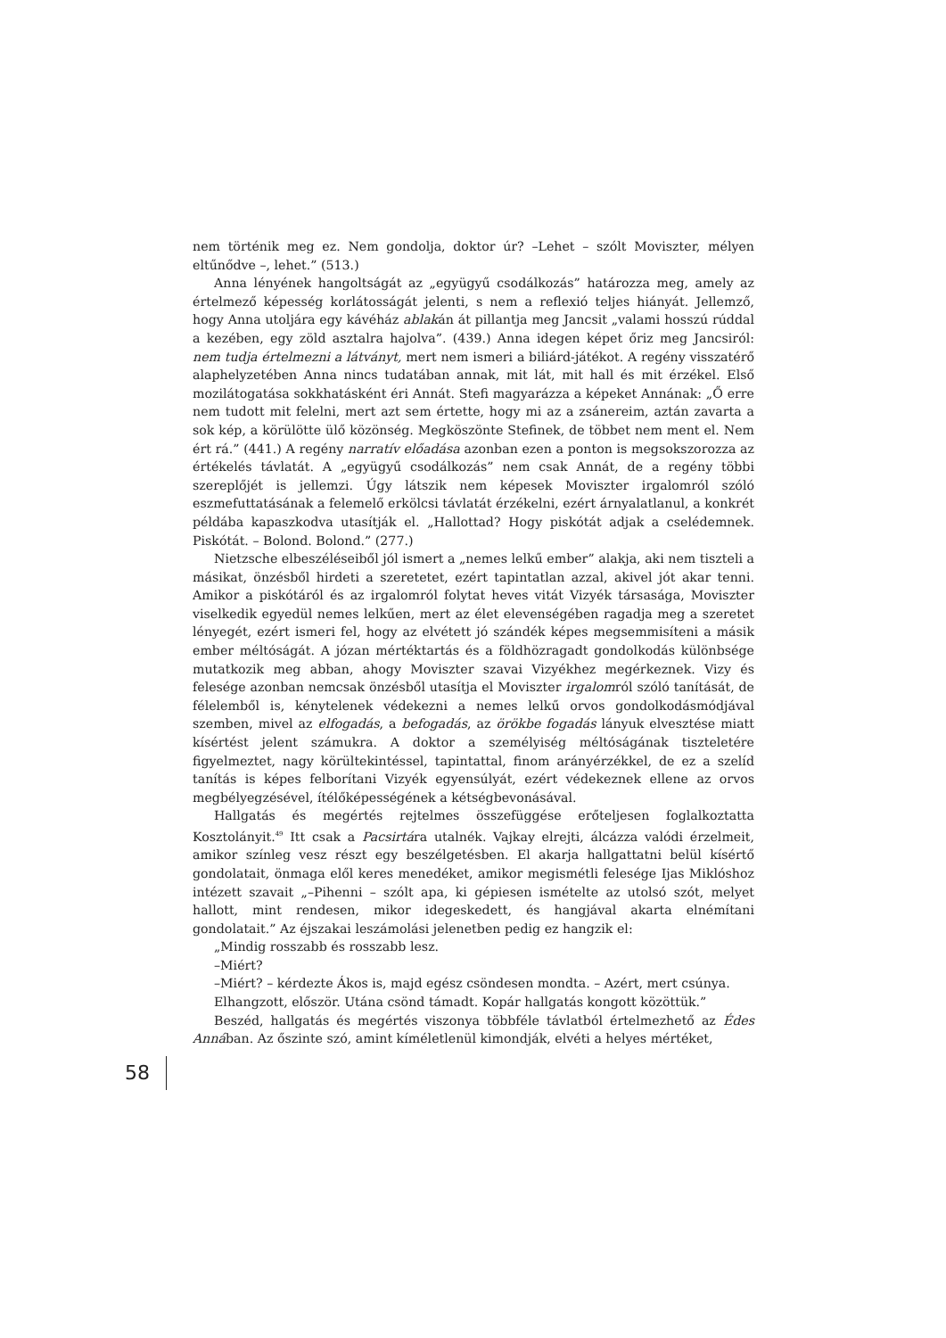nem történik meg ez. Nem gondolja, doktor úr? –Lehet – szólt Moviszter, mélyen eltűnődve –, lehet.” (513.)
Anna lényének hangoltságát az „együgyű csodálkozás” határozza meg, amely az értelmező képesség korlátosságát jelenti, s nem a reflexió teljes hiányát. Jellemző, hogy Anna utoljára egy kávéház ablakán át pillantja meg Jancsit „valami hosszú rúddal a kezében, egy zöld asztalra hajolva”. (439.) Anna idegen képet őriz meg Jancsiról: nem tudja értelmezni a látványt, mert nem ismeri a biliárd-játékot. A regény visszatérő alaphelyzetében Anna nincs tudatában annak, mit lát, mit hall és mit érzékel. Első mozilátogatása sokkhatásként éri Annát. Stefi magyarázza a képeket Annának: „Ő erre nem tudott mit felelni, mert azt sem értette, hogy mi az a zsánereim, aztán zavarta a sok kép, a körülötte ülő közönség. Megköszönte Stefinek, de többet nem ment el. Nem ért rá.” (441.) A regény narratív előadása azonban ezen a ponton is megsokszorozza az értékelés távlatát. A „együgyű csodálkozás” nem csak Annát, de a regény többi szereplőjét is jellemzi. Úgy látszik nem képesek Moviszter irgalomról szóló eszmefuttatásának a felemelő erkölcsi távlatát érzékelni, ezért árnyalatlanul, a konkrét példába kapaszkodva utasítják el. „Hallottad? Hogy piskótát adjak a cselédemnek. Piskótát. – Bolond. Bolond.” (277.)
Nietzsche elbeszéléseiből jól ismert a „nemes lelkű ember” alakja, aki nem tiszteli a másikat, önzésből hirdeti a szeretetet, ezért tapintatlan azzal, akivel jót akar tenni. Amikor a piskótáról és az irgalomról folytat heves vitát Vizyék társasága, Moviszter viselkedik egyedül nemes lelkűen, mert az élet elevenségében ragadja meg a szeretet lényegét, ezért ismeri fel, hogy az elvétett jó szándék képes megsemmisíteni a másik ember méltóságát. A józan mértéktartás és a földhözragadt gondolkodás különbsége mutatkozik meg abban, ahogy Moviszter szavai Vizyékhez megérkeznek. Vizy és felesége azonban nemcsak önzésből utasítja el Moviszter irgalomról szóló tanítását, de félelemből is, kénytelenek védekezni a nemes lelkű orvos gondolkodásmódjával szemben, mivel az elfogadás, a befogadás, az örökbe fogadás lányuk elvesztése miatt kísértést jelent számukra. A doktor a személyiség méltóságának tiszteletére figyelmeztet, nagy körültekintéssel, tapintattal, finom arányérzékkel, de ez a szelíd tanítás is képes felborítani Vizyék egyensúlyát, ezért védekeznek ellene az orvos megbélyegzésével, ítélőképességének a kétségbevonásával.
Hallgatás és megértés rejtelmes összefüggése erőteljesen foglalkoztatta Kosztolányit.<sup>49</sup> Itt csak a Pacsirtára utalnék. Vajkay elrejti, álcázza valódi érzelmeit, amikor színleg vesz részt egy beszélgetésben. El akarja hallgattatni belül kísértő gondolatait, önmaga elől keres menedéket, amikor megismétli felesége Ijas Miklóshoz intézett szavait „–Pihenni – szólt apa, ki gépiesen ismételte az utolsó szót, melyet hallott, mint rendesen, mikor idegeskedett, és hangjával akarta elnémítani gondolatait.” Az éjszakai leszámolási jelenetben pedig ez hangzik el:
„Mindig rosszabb és rosszabb lesz.
–Miért?
–Miért? – kérdezte Ákos is, majd egész csöndesen mondta. – Azért, mert csúnya.
Elhangzott, először. Utána csönd támadt. Kopár hallgatás kongott közöttük.”
Beszéd, hallgatás és megértés viszonya többféle távlatból értelmezhető az Édes Annában. Az őszinte szó, amint kíméletlenül kimondják, elvéti a helyes mértéket,
58